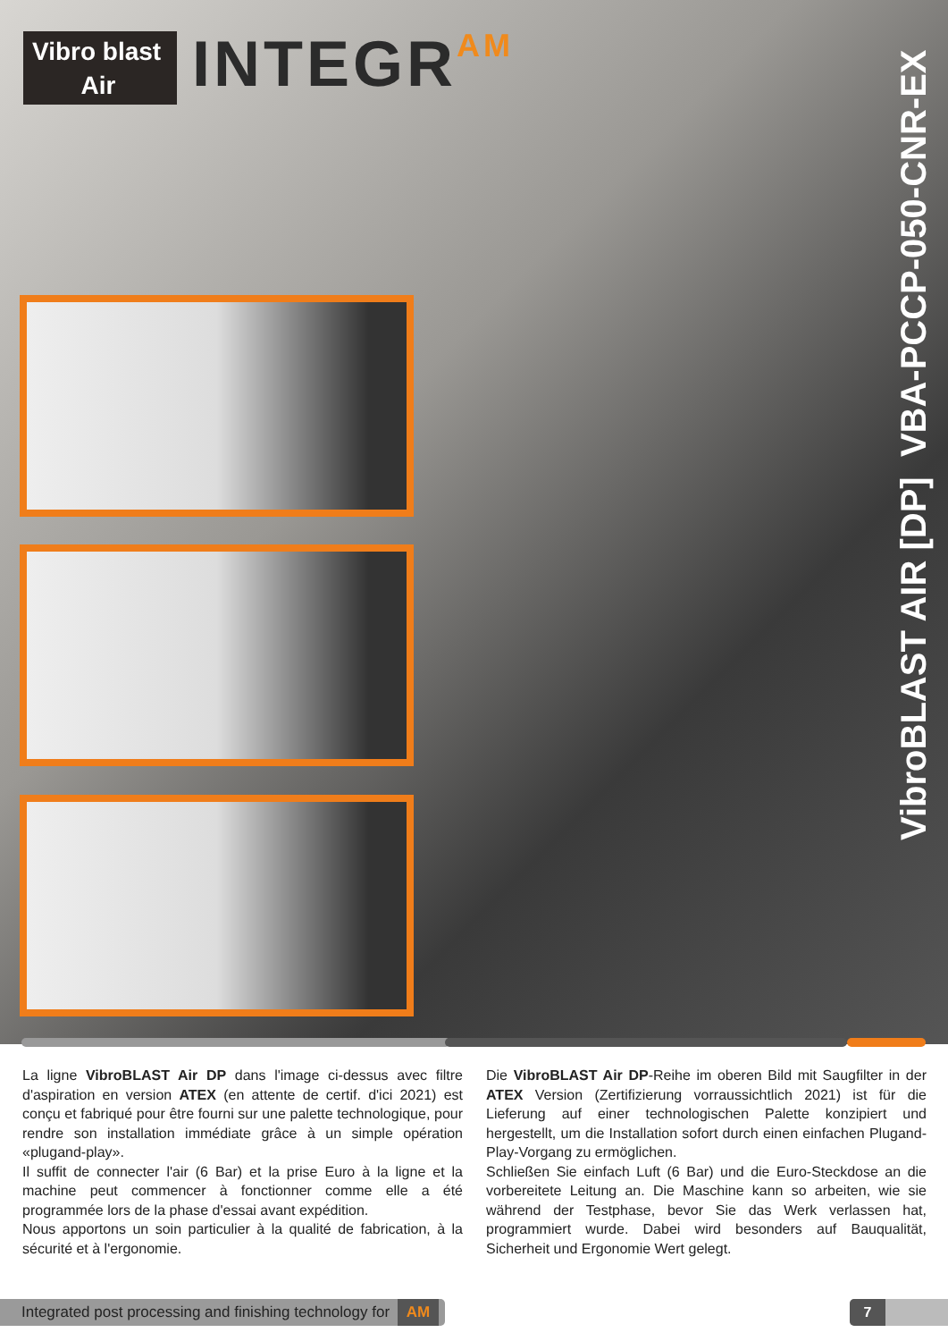Vibro blast
Air
INTEGRAM
VibroBLAST AIR [DP] VBA-PCCP-050-CNR-EX
La ligne VibroBLAST Air DP dans l'image ci-dessus avec filtre d'aspiration en version ATEX (en attente de certif. d'ici 2021) est conçu et fabriqué pour être fourni sur une palette technologique, pour rendre son installation immédiate grâce à un simple opération «plugand-play».
Il suffit de connecter l'air (6 Bar) et la prise Euro à la ligne et la machine peut commencer à fonctionner comme elle a été programmée lors de la phase d'essai avant expédition.
Nous apportons un soin particulier à la qualité de fabrication, à la sécurité et à l'ergonomie.
Die VibroBLAST Air DP-Reihe im oberen Bild mit Saugfilter in der ATEX Version (Zertifizierung vorraussichtlich 2021) ist für die Lieferung auf einer technologischen Palette konzipiert und hergestellt, um die Installation sofort durch einen einfachen Plugand-Play-Vorgang zu ermöglichen.
Schließen Sie einfach Luft (6 Bar) und die Euro-Steckdose an die vorbereitete Leitung an. Die Maschine kann so arbeiten, wie sie während der Testphase, bevor Sie das Werk verlassen hat, programmiert wurde. Dabei wird besonders auf Bauqualität, Sicherheit und Ergonomie Wert gelegt.
Integrated post processing and finishing technology for AM
7